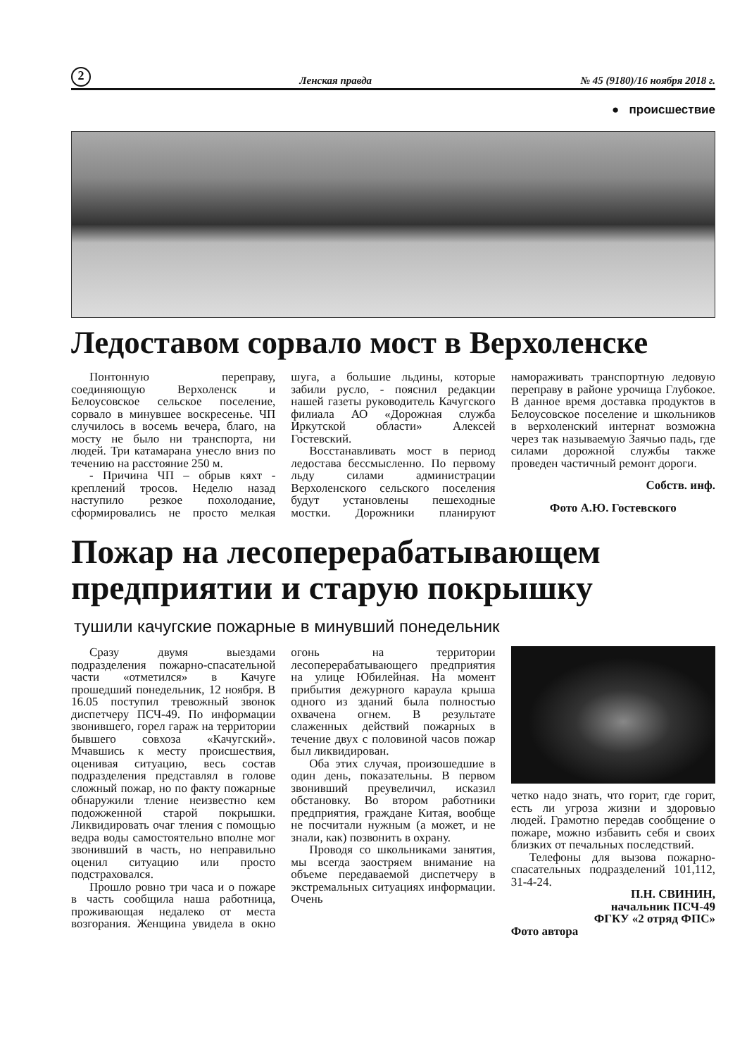2 Ленская правда № 45 (9180)/16 ноября 2018 г.
● происшествие
Ледоставом сорвало мост в Верхоленске
Понтонную переправу, соединяющую Верхоленск и Белоусовское сельское поселение, сорвало в минувшее воскресенье. ЧП случилось в восемь вечера, благо, на мосту не было ни транспорта, ни людей. Три катамарана унесло вниз по течению на расстояние 250 м.
- Причина ЧП – обрыв кяхт - креплений тросов. Неделю назад наступило резкое похолодание, сформировались не просто мелкая шуга, а большие льдины, которые забили русло, - пояснил редакции нашей газеты руководитель Качугского филиала АО «Дорожная служба Иркутской области» Алексей Гостевский.
Восстанавливать мост в период ледостава бессмысленно. По первому льду силами администрации Верхоленского сельского поселения будут установлены пешеходные мостки. Дорожники планируют намораживать транспортную ледовую переправу в районе урочища Глубокое. В данное время доставка продуктов в Белоусовское поселение и школьников в верхоленский интернат возможна через так называемую Заячью падь, где силами дорожной службы также проведен частичный ремонт дороги.
Собств. инф.
Фото А.Ю. Гостевского
Пожар на лесоперерабатывающем предприятии и старую покрышку
тушили качугские пожарные в минувший понедельник
Сразу двумя выездами подразделения пожарно-спасательной части «отметился» в Качуге прошедший понедельник, 12 ноября. В 16.05 поступил тревожный звонок диспетчеру ПСЧ-49. По информации звонившего, горел гараж на территории бывшего совхоза «Качугский». Мчавшись к месту происшествия, оценивая ситуацию, весь состав подразделения представлял в голове сложный пожар, но по факту пожарные обнаружили тление неизвестно кем подожженной старой покрышки. Ликвидировать очаг тления с помощью ведра воды самостоятельно вполне мог звонивший в часть, но неправильно оценил ситуацию или просто подстраховался.
Прошло ровно три часа и о пожаре в часть сообщила наша работница, проживающая недалеко от места возгорания. Женщина увидела в окно огонь на территории лесоперерабатывающего предприятия на улице Юбилейная. На момент прибытия дежурного караула крыша одного из зданий была полностью охвачена огнем. В результате слаженных действий пожарных в течение двух с половиной часов пожар был ликвидирован.
Оба этих случая, произошедшие в один день, показательны. В первом звонивший преувеличил, исказил обстановку. Во втором работники предприятия, граждане Китая, вообще не посчитали нужным (а может, и не знали, как) позвонить в охрану.
Проводя со школьниками занятия, мы всегда заостряем внимание на объеме передаваемой диспетчеру в экстремальных ситуациях информации. Очень
четко надо знать, что горит, где горит, есть ли угроза жизни и здоровью людей. Грамотно передав сообщение о пожаре, можно избавить себя и своих близких от печальных последствий.
Телефоны для вызова пожарно-спасательных подразделений 101,112, 31-4-24.
П.Н. СВИНИН,
начальник ПСЧ-49
ФГКУ «2 отряд ФПС»
Фото автора